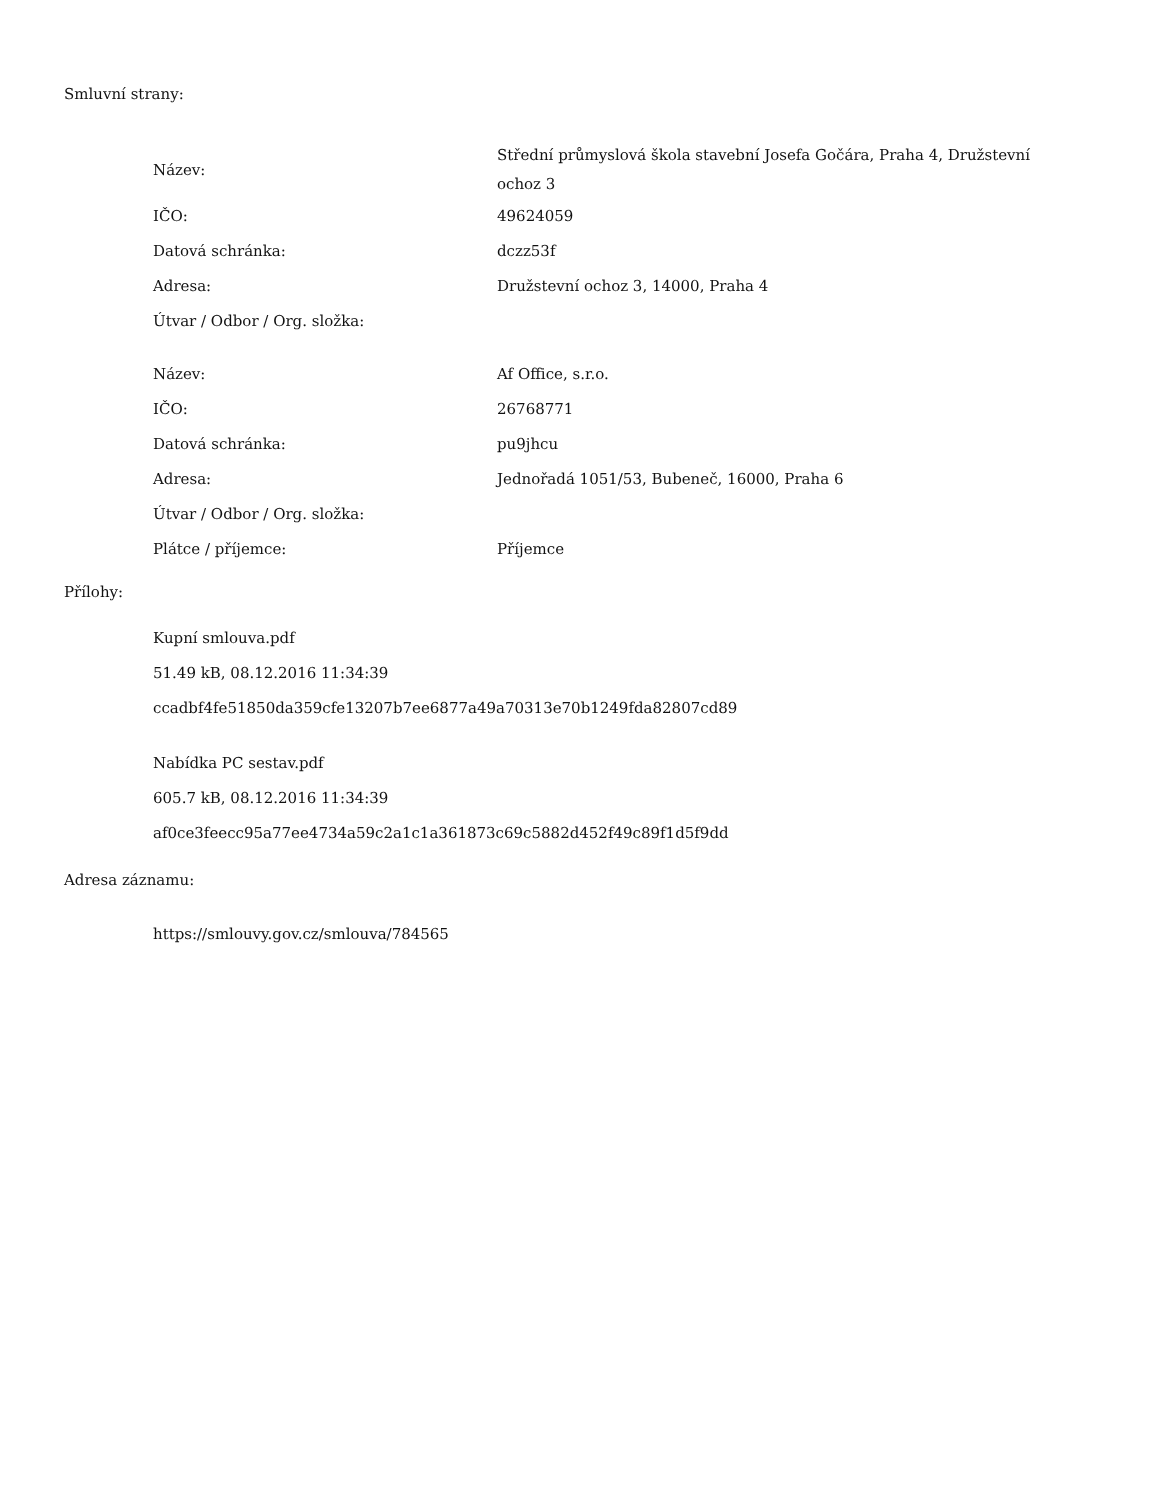Smluvní strany:
| Název: | Střední průmyslová škola stavební Josefa Gočára, Praha 4, Družstevní ochoz 3 |
| IČO: | 49624059 |
| Datová schránka: | dczz53f |
| Adresa: | Družstevní ochoz 3, 14000, Praha 4 |
| Útvar / Odbor / Org. složka: | |
| Název: | Af Office, s.r.o. |
| IČO: | 26768771 |
| Datová schránka: | pu9jhcu |
| Adresa: | Jednořadá 1051/53, Bubeneč, 16000, Praha 6 |
| Útvar / Odbor / Org. složka: | |
| Plátce / příjemce: | Příjemce |
Přílohy:
Kupní smlouva.pdf
51.49 kB, 08.12.2016 11:34:39
ccadbf4fe51850da359cfe13207b7ee6877a49a70313e70b1249fda82807cd89
Nabídka PC sestav.pdf
605.7 kB, 08.12.2016 11:34:39
af0ce3feecc95a77ee4734a59c2a1c1a361873c69c5882d452f49c89f1d5f9dd
Adresa záznamu:
https://smlouvy.gov.cz/smlouva/784565